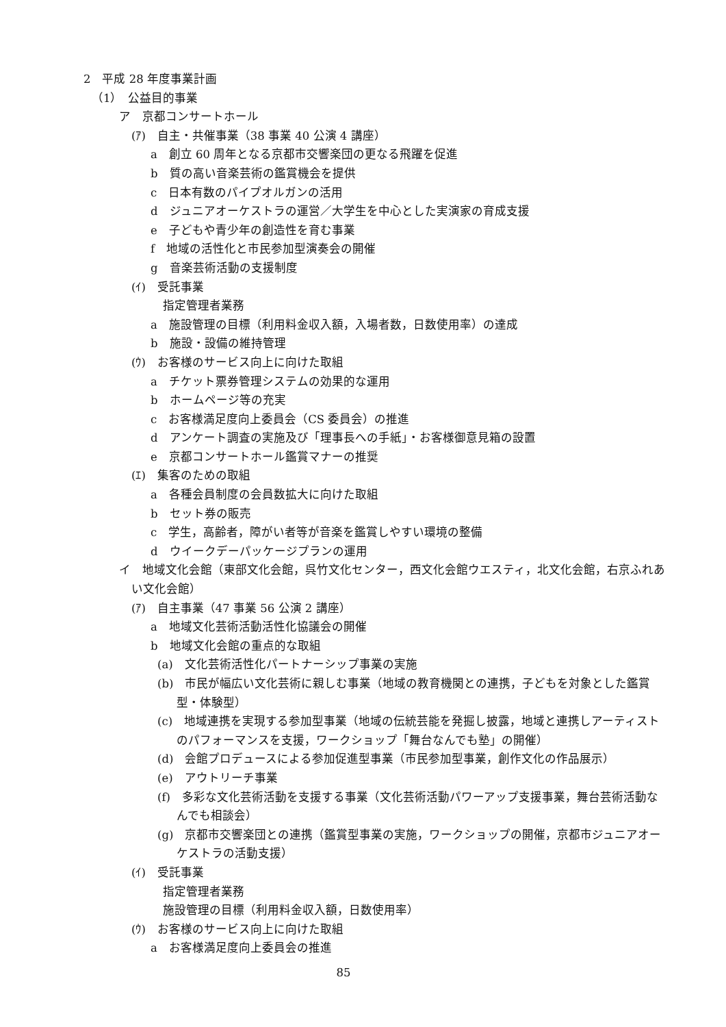2　平成 28 年度事業計画
（1）　公益目的事業
ア　京都コンサートホール
(ｱ)　自主・共催事業（38 事業 40 公演 4 講座）
a　創立 60 周年となる京都市交響楽団の更なる飛躍を促進
b　質の高い音楽芸術の鑑賞機会を提供
c　日本有数のパイプオルガンの活用
d　ジュニアオーケストラの運営／大学生を中心とした実演家の育成支援
e　子どもや青少年の創造性を育む事業
f　地域の活性化と市民参加型演奏会の開催
g　音楽芸術活動の支援制度
(ｲ)　受託事業
指定管理者業務
a　施設管理の目標（利用料金収入額，入場者数，日数使用率）の達成
b　施設・設備の維持管理
(ｳ)　お客様のサービス向上に向けた取組
a　チケット票券管理システムの効果的な運用
b　ホームページ等の充実
c　お客様満足度向上委員会（CS 委員会）の推進
d　アンケート調査の実施及び「理事長への手紙」・お客様御意見箱の設置
e　京都コンサートホール鑑賞マナーの推奨
(ｴ)　集客のための取組
a　各種会員制度の会員数拡大に向けた取組
b　セット券の販売
c　学生，高齢者，障がい者等が音楽を鑑賞しやすい環境の整備
d　ウイークデーパッケージプランの運用
イ　地域文化会館（東部文化会館，呉竹文化センター，西文化会館ウエスティ，北文化会館，右京ふれあい文化会館）
(ｱ)　自主事業（47 事業 56 公演 2 講座）
a　地域文化芸術活動活性化協議会の開催
b　地域文化会館の重点的な取組
(a)　文化芸術活性化パートナーシップ事業の実施
(b)　市民が幅広い文化芸術に親しむ事業（地域の教育機関との連携，子どもを対象とした鑑賞型・体験型）
(c)　地域連携を実現する参加型事業（地域の伝統芸能を発掘し披露，地域と連携しアーティストのパフォーマンスを支援，ワークショップ「舞台なんでも塾」の開催）
(d)　会館プロデュースによる参加促進型事業（市民参加型事業，創作文化の作品展示）
(e)　アウトリーチ事業
(f)　多彩な文化芸術活動を支援する事業（文化芸術活動パワーアップ支援事業，舞台芸術活動なんでも相談会）
(g)　京都市交響楽団との連携（鑑賞型事業の実施，ワークショップの開催，京都市ジュニアオーケストラの活動支援）
(ｲ)　受託事業
指定管理者業務
施設管理の目標（利用料金収入額，日数使用率）
(ｳ)　お客様のサービス向上に向けた取組
a　お客様満足度向上委員会の推進
85